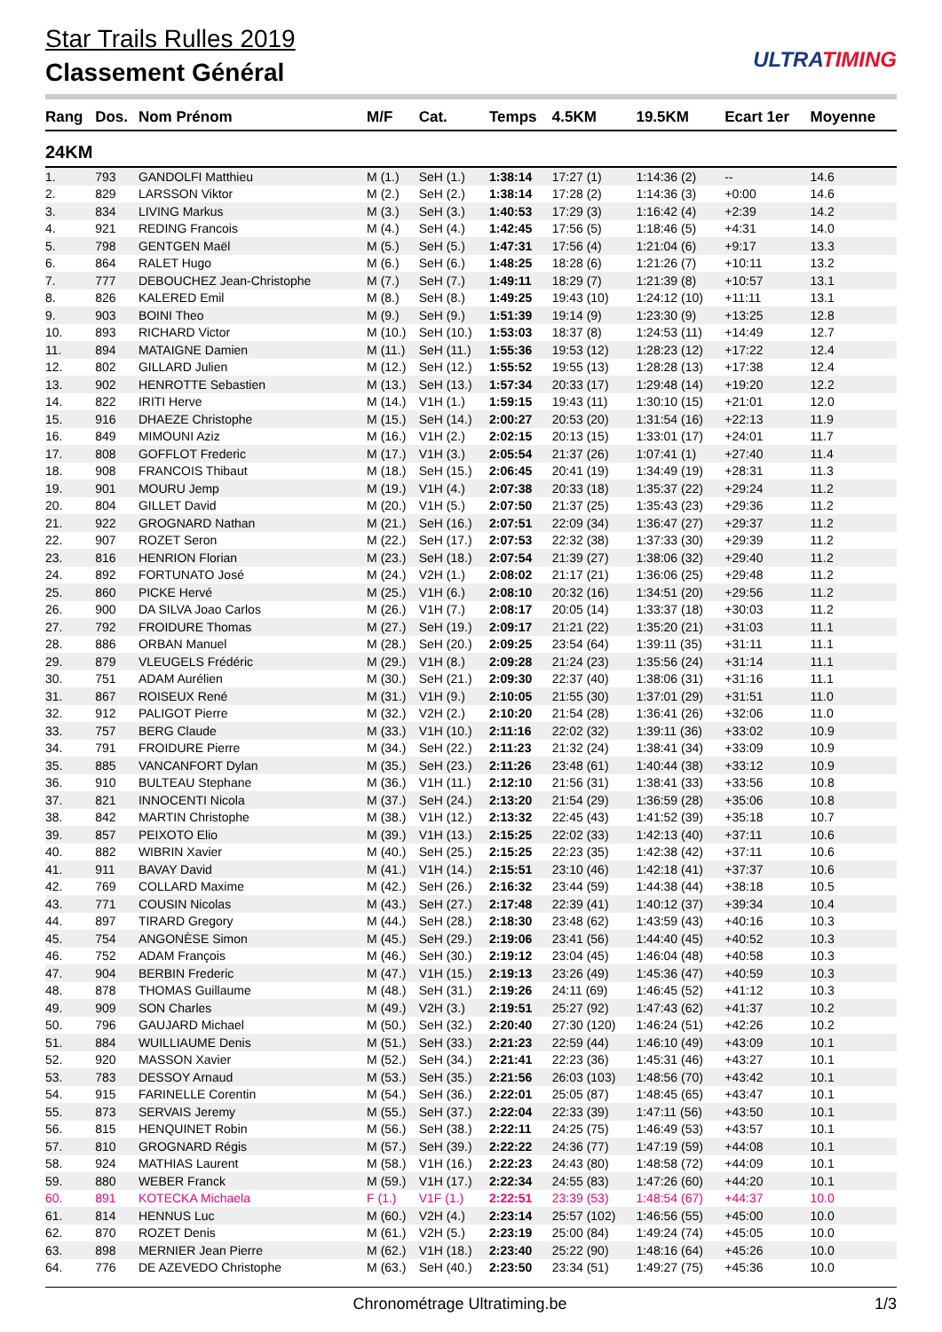Star Trails Rulles 2019
Classement Général
ULTRATIMING
| Rang | Dos. | Nom Prénom | M/F | Cat. | Temps | 4.5KM | 19.5KM | Ecart 1er | Moyenne |
| --- | --- | --- | --- | --- | --- | --- | --- | --- | --- |
| 24KM | | | | | | | | | |
| 1. | 793 | GANDOLFI Matthieu | M (1.) | SeH (1.) | 1:38:14 | 17:27 (1) | 1:14:36 (2) | -- | 14.6 |
| 2. | 829 | LARSSON Viktor | M (2.) | SeH (2.) | 1:38:14 | 17:28 (2) | 1:14:36 (3) | +0:00 | 14.6 |
| 3. | 834 | LIVING Markus | M (3.) | SeH (3.) | 1:40:53 | 17:29 (3) | 1:16:42 (4) | +2:39 | 14.2 |
| 4. | 921 | REDING Francois | M (4.) | SeH (4.) | 1:42:45 | 17:56 (5) | 1:18:46 (5) | +4:31 | 14.0 |
| 5. | 798 | GENTGEN Maël | M (5.) | SeH (5.) | 1:47:31 | 17:56 (4) | 1:21:04 (6) | +9:17 | 13.3 |
| 6. | 864 | RALET Hugo | M (6.) | SeH (6.) | 1:48:25 | 18:28 (6) | 1:21:26 (7) | +10:11 | 13.2 |
| 7. | 777 | DEBOUCHEZ Jean-Christophe | M (7.) | SeH (7.) | 1:49:11 | 18:29 (7) | 1:21:39 (8) | +10:57 | 13.1 |
| 8. | 826 | KALERED Emil | M (8.) | SeH (8.) | 1:49:25 | 19:43 (10) | 1:24:12 (10) | +11:11 | 13.1 |
| 9. | 903 | BOINI Theo | M (9.) | SeH (9.) | 1:51:39 | 19:14 (9) | 1:23:30 (9) | +13:25 | 12.8 |
| 10. | 893 | RICHARD Victor | M (10.) | SeH (10.) | 1:53:03 | 18:37 (8) | 1:24:53 (11) | +14:49 | 12.7 |
| 11. | 894 | MATAIGNE Damien | M (11.) | SeH (11.) | 1:55:36 | 19:53 (12) | 1:28:23 (12) | +17:22 | 12.4 |
| 12. | 802 | GILLARD Julien | M (12.) | SeH (12.) | 1:55:52 | 19:55 (13) | 1:28:28 (13) | +17:38 | 12.4 |
| 13. | 902 | HENROTTE Sebastien | M (13.) | SeH (13.) | 1:57:34 | 20:33 (17) | 1:29:48 (14) | +19:20 | 12.2 |
| 14. | 822 | IRITI Herve | M (14.) | V1H (1.) | 1:59:15 | 19:43 (11) | 1:30:10 (15) | +21:01 | 12.0 |
| 15. | 916 | DHAEZE Christophe | M (15.) | SeH (14.) | 2:00:27 | 20:53 (20) | 1:31:54 (16) | +22:13 | 11.9 |
| 16. | 849 | MIMOUNI Aziz | M (16.) | V1H (2.) | 2:02:15 | 20:13 (15) | 1:33:01 (17) | +24:01 | 11.7 |
| 17. | 808 | GOFFLOT Frederic | M (17.) | V1H (3.) | 2:05:54 | 21:37 (26) | 1:07:41 (1) | +27:40 | 11.4 |
| 18. | 908 | FRANCOIS Thibaut | M (18.) | SeH (15.) | 2:06:45 | 20:41 (19) | 1:34:49 (19) | +28:31 | 11.3 |
| 19. | 901 | MOURU Jemp | M (19.) | V1H (4.) | 2:07:38 | 20:33 (18) | 1:35:37 (22) | +29:24 | 11.2 |
| 20. | 804 | GILLET David | M (20.) | V1H (5.) | 2:07:50 | 21:37 (25) | 1:35:43 (23) | +29:36 | 11.2 |
| 21. | 922 | GROGNARD Nathan | M (21.) | SeH (16.) | 2:07:51 | 22:09 (34) | 1:36:47 (27) | +29:37 | 11.2 |
| 22. | 907 | ROZET Seron | M (22.) | SeH (17.) | 2:07:53 | 22:32 (38) | 1:37:33 (30) | +29:39 | 11.2 |
| 23. | 816 | HENRION Florian | M (23.) | SeH (18.) | 2:07:54 | 21:39 (27) | 1:38:06 (32) | +29:40 | 11.2 |
| 24. | 892 | FORTUNATO José | M (24.) | V2H (1.) | 2:08:02 | 21:17 (21) | 1:36:06 (25) | +29:48 | 11.2 |
| 25. | 860 | PICKE Hervé | M (25.) | V1H (6.) | 2:08:10 | 20:32 (16) | 1:34:51 (20) | +29:56 | 11.2 |
| 26. | 900 | DA SILVA Joao Carlos | M (26.) | V1H (7.) | 2:08:17 | 20:05 (14) | 1:33:37 (18) | +30:03 | 11.2 |
| 27. | 792 | FROIDURE Thomas | M (27.) | SeH (19.) | 2:09:17 | 21:21 (22) | 1:35:20 (21) | +31:03 | 11.1 |
| 28. | 886 | ORBAN Manuel | M (28.) | SeH (20.) | 2:09:25 | 23:54 (64) | 1:39:11 (35) | +31:11 | 11.1 |
| 29. | 879 | VLEUGELS Frédéric | M (29.) | V1H (8.) | 2:09:28 | 21:24 (23) | 1:35:56 (24) | +31:14 | 11.1 |
| 30. | 751 | ADAM Aurélien | M (30.) | SeH (21.) | 2:09:30 | 22:37 (40) | 1:38:06 (31) | +31:16 | 11.1 |
| 31. | 867 | ROISEUX René | M (31.) | V1H (9.) | 2:10:05 | 21:55 (30) | 1:37:01 (29) | +31:51 | 11.0 |
| 32. | 912 | PALIGOT Pierre | M (32.) | V2H (2.) | 2:10:20 | 21:54 (28) | 1:36:41 (26) | +32:06 | 11.0 |
| 33. | 757 | BERG Claude | M (33.) | V1H (10.) | 2:11:16 | 22:02 (32) | 1:39:11 (36) | +33:02 | 10.9 |
| 34. | 791 | FROIDURE Pierre | M (34.) | SeH (22.) | 2:11:23 | 21:32 (24) | 1:38:41 (34) | +33:09 | 10.9 |
| 35. | 885 | VANCANFORT Dylan | M (35.) | SeH (23.) | 2:11:26 | 23:48 (61) | 1:40:44 (38) | +33:12 | 10.9 |
| 36. | 910 | BULTEAU Stephane | M (36.) | V1H (11.) | 2:12:10 | 21:56 (31) | 1:38:41 (33) | +33:56 | 10.8 |
| 37. | 821 | INNOCENTI Nicola | M (37.) | SeH (24.) | 2:13:20 | 21:54 (29) | 1:36:59 (28) | +35:06 | 10.8 |
| 38. | 842 | MARTIN Christophe | M (38.) | V1H (12.) | 2:13:32 | 22:45 (43) | 1:41:52 (39) | +35:18 | 10.7 |
| 39. | 857 | PEIXOTO Elio | M (39.) | V1H (13.) | 2:15:25 | 22:02 (33) | 1:42:13 (40) | +37:11 | 10.6 |
| 40. | 882 | WIBRIN Xavier | M (40.) | SeH (25.) | 2:15:25 | 22:23 (35) | 1:42:38 (42) | +37:11 | 10.6 |
| 41. | 911 | BAVAY David | M (41.) | V1H (14.) | 2:15:51 | 23:10 (46) | 1:42:18 (41) | +37:37 | 10.6 |
| 42. | 769 | COLLARD Maxime | M (42.) | SeH (26.) | 2:16:32 | 23:44 (59) | 1:44:38 (44) | +38:18 | 10.5 |
| 43. | 771 | COUSIN Nicolas | M (43.) | SeH (27.) | 2:17:48 | 22:39 (41) | 1:40:12 (37) | +39:34 | 10.4 |
| 44. | 897 | TIRARD Gregory | M (44.) | SeH (28.) | 2:18:30 | 23:48 (62) | 1:43:59 (43) | +40:16 | 10.3 |
| 45. | 754 | ANGONÈSE Simon | M (45.) | SeH (29.) | 2:19:06 | 23:41 (56) | 1:44:40 (45) | +40:52 | 10.3 |
| 46. | 752 | ADAM François | M (46.) | SeH (30.) | 2:19:12 | 23:04 (45) | 1:46:04 (48) | +40:58 | 10.3 |
| 47. | 904 | BERBIN Frederic | M (47.) | V1H (15.) | 2:19:13 | 23:26 (49) | 1:45:36 (47) | +40:59 | 10.3 |
| 48. | 878 | THOMAS Guillaume | M (48.) | SeH (31.) | 2:19:26 | 24:11 (69) | 1:46:45 (52) | +41:12 | 10.3 |
| 49. | 909 | SON Charles | M (49.) | V2H (3.) | 2:19:51 | 25:27 (92) | 1:47:43 (62) | +41:37 | 10.2 |
| 50. | 796 | GAUJARD Michael | M (50.) | SeH (32.) | 2:20:40 | 27:30 (120) | 1:46:24 (51) | +42:26 | 10.2 |
| 51. | 884 | WUILLIAUME Denis | M (51.) | SeH (33.) | 2:21:23 | 22:59 (44) | 1:46:10 (49) | +43:09 | 10.1 |
| 52. | 920 | MASSON Xavier | M (52.) | SeH (34.) | 2:21:41 | 22:23 (36) | 1:45:31 (46) | +43:27 | 10.1 |
| 53. | 783 | DESSOY Arnaud | M (53.) | SeH (35.) | 2:21:56 | 26:03 (103) | 1:48:56 (70) | +43:42 | 10.1 |
| 54. | 915 | FARINELLE Corentin | M (54.) | SeH (36.) | 2:22:01 | 25:05 (87) | 1:48:45 (65) | +43:47 | 10.1 |
| 55. | 873 | SERVAIS Jeremy | M (55.) | SeH (37.) | 2:22:04 | 22:33 (39) | 1:47:11 (56) | +43:50 | 10.1 |
| 56. | 815 | HENQUINET Robin | M (56.) | SeH (38.) | 2:22:11 | 24:25 (75) | 1:46:49 (53) | +43:57 | 10.1 |
| 57. | 810 | GROGNARD Régis | M (57.) | SeH (39.) | 2:22:22 | 24:36 (77) | 1:47:19 (59) | +44:08 | 10.1 |
| 58. | 924 | MATHIAS Laurent | M (58.) | V1H (16.) | 2:22:23 | 24:43 (80) | 1:48:58 (72) | +44:09 | 10.1 |
| 59. | 880 | WEBER Franck | M (59.) | V1H (17.) | 2:22:34 | 24:55 (83) | 1:47:26 (60) | +44:20 | 10.1 |
| 60. | 891 | KOTECKA Michaela | F (1.) | V1F (1.) | 2:22:51 | 23:39 (53) | 1:48:54 (67) | +44:37 | 10.0 |
| 61. | 814 | HENNUS Luc | M (60.) | V2H (4.) | 2:23:14 | 25:57 (102) | 1:46:56 (55) | +45:00 | 10.0 |
| 62. | 870 | ROZET Denis | M (61.) | V2H (5.) | 2:23:19 | 25:00 (84) | 1:49:24 (74) | +45:05 | 10.0 |
| 63. | 898 | MERNIER Jean Pierre | M (62.) | V1H (18.) | 2:23:40 | 25:22 (90) | 1:48:16 (64) | +45:26 | 10.0 |
| 64. | 776 | DE AZEVEDO Christophe | M (63.) | SeH (40.) | 2:23:50 | 23:34 (51) | 1:49:27 (75) | +45:36 | 10.0 |
Chronométrage Ultratiming.be 1/3